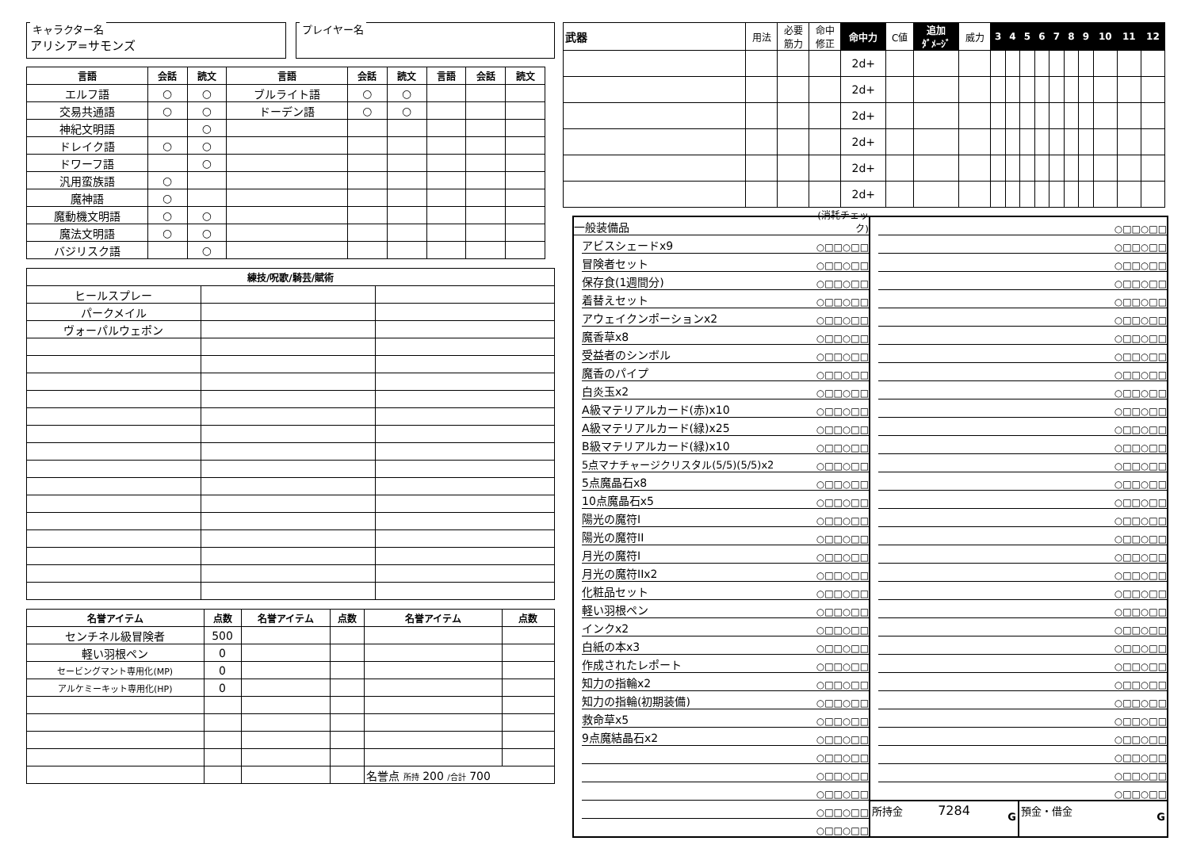キャラクター名
アリシア=サモンズ
プレイヤー名
| 言語 | 会話 | 読文 | 言語 | 会話 | 読文 | 言語 | 会話 | 読文 |
| --- | --- | --- | --- | --- | --- | --- | --- | --- |
| エルフ語 | ○ | ○ | ブルライト語 | ○ | ○ | | | |
| 交易共通語 | ○ | ○ | ドーデン語 | ○ | ○ | | | |
| 神紀文明語 | | ○ | | | | | | |
| ドレイク語 | ○ | ○ | | | | | | |
| ドワーフ語 | | ○ | | | | | | |
| 汎用蛮族語 | ○ | | | | | | | |
| 魔神語 | ○ | | | | | | | |
| 魔動機文明語 | ○ | ○ | | | | | | |
| 魔法文明語 | ○ | ○ | | | | | | |
| バジリスク語 | | ○ | | | | | | |
| 練技/呪歌/騎芸/賦術 | | |
| --- | --- | --- |
| ヒールスプレー | | |
| パークメイル | | |
| ヴォーパルウェポン | | |
| 名誉アイテム | 点数 | 名誉アイテム | 点数 | 名誉アイテム | 点数 |
| --- | --- | --- | --- | --- | --- |
| センチネル級冒険者 | 500 | | | | |
| 軽い羽根ペン | 0 | | | | |
| セービングマント専用化(MP) | 0 | | | | |
| アルケミーキット専用化(HP) | 0 | | | | |
| | | | | 名誉点 所持 200 /合計 700 | |
| 武器 | 用法 | 必要 筋力 | 命中 修正 | 命中力 | C値 | 追加 ﾀﾞﾒｰｼﾞ | 威力 | 3 | 4 | 5 | 6 | 7 | 8 | 9 | 10 | 11 | 12 |
| --- | --- | --- | --- | --- | --- | --- | --- | --- | --- | --- | --- | --- | --- | --- | --- | --- | --- |
| | | | | 2d+ | | | | | | | | | | | | | |
| | | | | 2d+ | | | | | | | | | | | | | |
| | | | | 2d+ | | | | | | | | | | | | | |
| | | | | 2d+ | | | | | | | | | | | | | |
| | | | | 2d+ | | | | | | | | | | | | | |
| | | | | 2d+ | | | | | | | | | | | | | |
一般装備品 (消耗チェック)
アビスシェードx9 ○□□○□□
冒険者セット ○□□○□□
保存食(1週間分) ○□□○□□
着替えセット ○□□○□□
アウェイクンポーションx2 ○□□○□□
魔香草x8 ○□□○□□
受益者のシンボル ○□□○□□
魔香のパイプ ○□□○□□
白炎玉x2 ○□□○□□
A級マテリアルカード(赤)x10 ○□□○□□
A級マテリアルカード(緑)x25 ○□□○□□
B級マテリアルカード(緑)x10 ○□□○□□
5点マナチャージクリスタル(5/5)(5/5)x2 ○□□○□□
5点魔晶石x8 ○□□○□□
10点魔晶石x5 ○□□○□□
陽光の魔符I ○□□○□□
陽光の魔符II ○□□○□□
月光の魔符I ○□□○□□
月光の魔符IIx2 ○□□○□□
化粧品セット ○□□○□□
軽い羽根ペン ○□□○□□
インクx2 ○□□○□□
白紙の本x3 ○□□○□□
作成されたレポート ○□□○□□
知力の指輪x2 ○□□○□□
知力の指輪(初期装備) ○□□○□□
救命草x5 ○□□○□□
9点魔結晶石x2 ○□□○□□
○□□○□□
○□□○□□
○□□○□□
○□□○□□
○□□○□□
○□□○□□
○□□○□□
○□□○□□
○□□○□□
○□□○□□
○□□○□□
○□□○□□
○□□○□□
○□□○□□
○□□○□□
○□□○□□
○□□○□□
○□□○□□
○□□○□□
○□□○□□
○□□○□□
○□□○□□
○□□○□□
○□□○□□
○□□○□□
○□□○□□
○□□○□□
○□□○□□
○□□○□□
○□□○□□
○□□○□□
○□□○□□
○□□○□□
○□□○□□
○□□○□□
○□□○□□
○□□○□□
所持金 7284 G
預金・借金 G